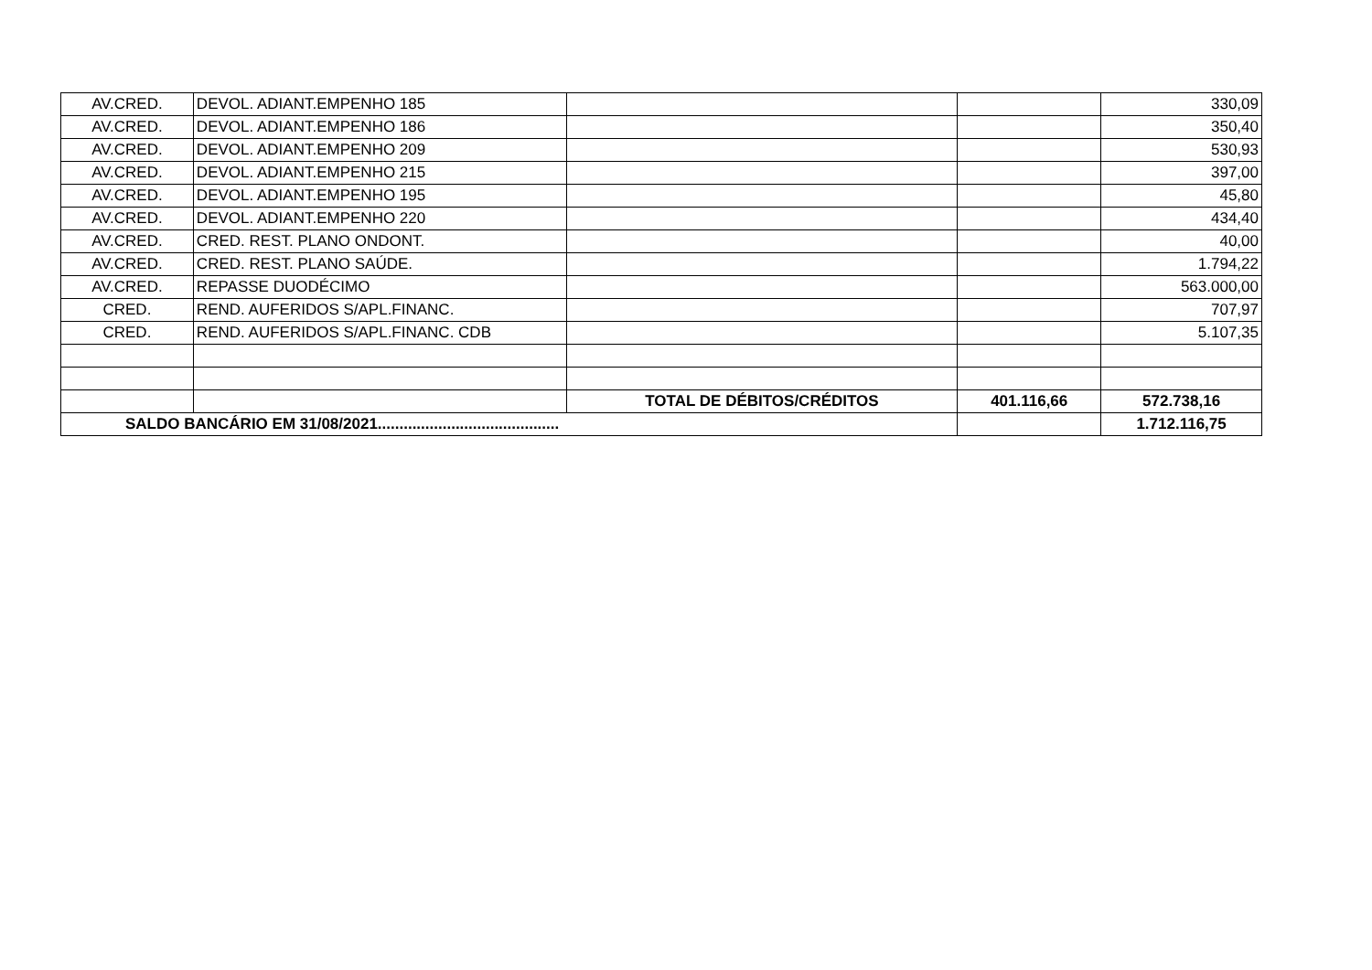| AV.CRED. | DEVOL. ADIANT.EMPENHO 185 | | | 330,09 |
| AV.CRED. | DEVOL. ADIANT.EMPENHO 186 | | | 350,40 |
| AV.CRED. | DEVOL. ADIANT.EMPENHO 209 | | | 530,93 |
| AV.CRED. | DEVOL. ADIANT.EMPENHO 215 | | | 397,00 |
| AV.CRED. | DEVOL. ADIANT.EMPENHO 195 | | | 45,80 |
| AV.CRED. | DEVOL. ADIANT.EMPENHO 220 | | | 434,40 |
| AV.CRED. | CRED. REST. PLANO ONDONT. | | | 40,00 |
| AV.CRED. | CRED. REST. PLANO SAÚDE. | | | 1.794,22 |
| AV.CRED. | REPASSE DUODÉCIMO | | | 563.000,00 |
| CRED. | REND. AUFERIDOS S/APL.FINANC. | | | 707,97 |
| CRED. | REND. AUFERIDOS S/APL.FINANC. CDB | | | 5.107,35 |
| | | TOTAL DE DÉBITOS/CRÉDITOS | 401.116,66 | 572.738,16 |
| SALDO BANCÁRIO EM 31/08/2021.......................................... | | | | 1.712.116,75 |